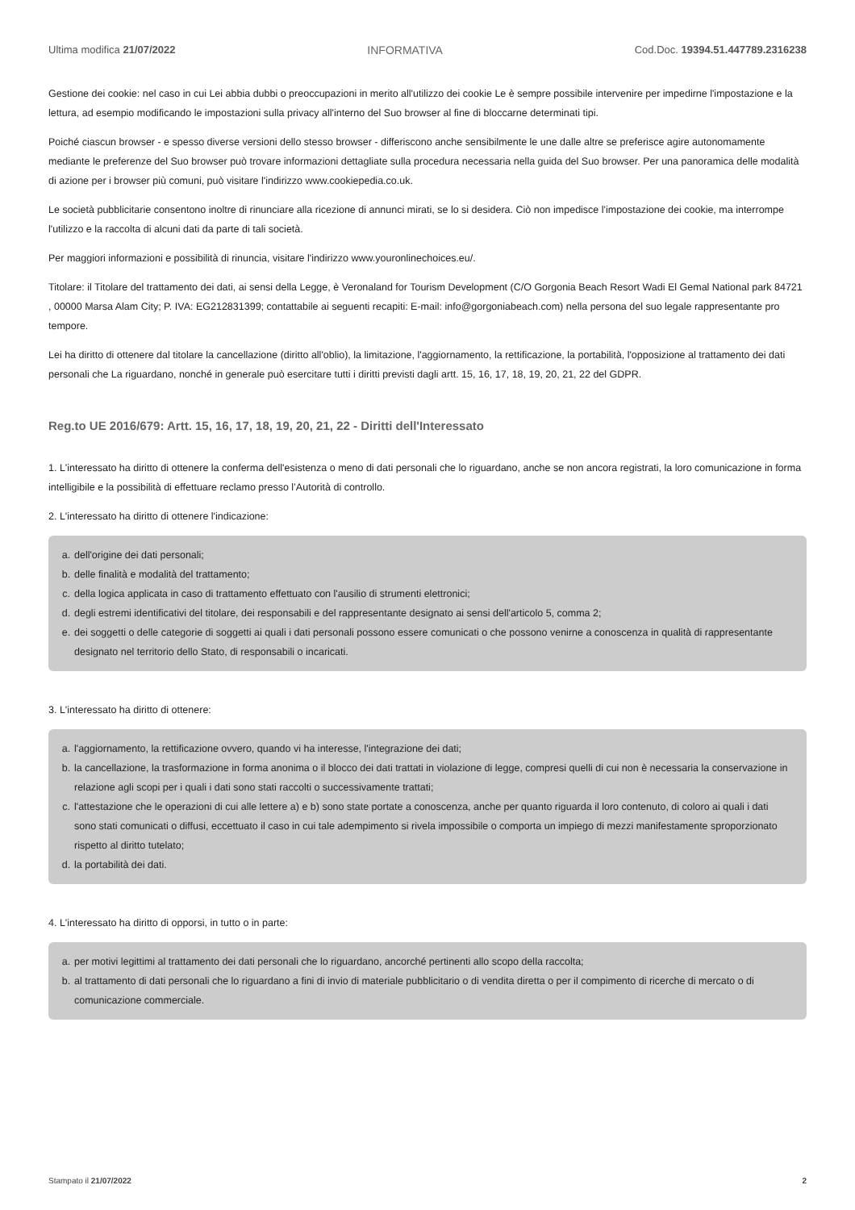Ultima modifica 21/07/2022 INFORMATIVA Cod.Doc. 19394.51.447789.2316238
Gestione dei cookie: nel caso in cui Lei abbia dubbi o preoccupazioni in merito all'utilizzo dei cookie Le è sempre possibile intervenire per impedirne l'impostazione e la lettura, ad esempio modificando le impostazioni sulla privacy all'interno del Suo browser al fine di bloccarne determinati tipi.
Poiché ciascun browser - e spesso diverse versioni dello stesso browser - differiscono anche sensibilmente le une dalle altre se preferisce agire autonomamente mediante le preferenze del Suo browser può trovare informazioni dettagliate sulla procedura necessaria nella guida del Suo browser. Per una panoramica delle modalità di azione per i browser più comuni, può visitare l'indirizzo www.cookiepedia.co.uk.
Le società pubblicitarie consentono inoltre di rinunciare alla ricezione di annunci mirati, se lo si desidera. Ciò non impedisce l'impostazione dei cookie, ma interrompe l'utilizzo e la raccolta di alcuni dati da parte di tali società.
Per maggiori informazioni e possibilità di rinuncia, visitare l'indirizzo www.youronlinechoices.eu/.
Titolare: il Titolare del trattamento dei dati, ai sensi della Legge, è Veronaland for Tourism Development (C/O Gorgonia Beach Resort Wadi El Gemal National park 84721 , 00000 Marsa Alam City; P. IVA: EG212831399; contattabile ai seguenti recapiti: E-mail: info@gorgoniabeach.com) nella persona del suo legale rappresentante pro tempore.
Lei ha diritto di ottenere dal titolare la cancellazione (diritto all'oblio), la limitazione, l'aggiornamento, la rettificazione, la portabilità, l'opposizione al trattamento dei dati personali che La riguardano, nonché in generale può esercitare tutti i diritti previsti dagli artt. 15, 16, 17, 18, 19, 20, 21, 22 del GDPR.
Reg.to UE 2016/679: Artt. 15, 16, 17, 18, 19, 20, 21, 22 - Diritti dell'Interessato
1. L'interessato ha diritto di ottenere la conferma dell'esistenza o meno di dati personali che lo riguardano, anche se non ancora registrati, la loro comunicazione in forma intelligibile e la possibilità di effettuare reclamo presso l’Autorità di controllo.
2. L'interessato ha diritto di ottenere l'indicazione:
a. dell'origine dei dati personali;
b. delle finalità e modalità del trattamento;
c. della logica applicata in caso di trattamento effettuato con l'ausilio di strumenti elettronici;
d. degli estremi identificativi del titolare, dei responsabili e del rappresentante designato ai sensi dell'articolo 5, comma 2;
e. dei soggetti o delle categorie di soggetti ai quali i dati personali possono essere comunicati o che possono venirne a conoscenza in qualità di rappresentante designato nel territorio dello Stato, di responsabili o incaricati.
3. L'interessato ha diritto di ottenere:
a. l'aggiornamento, la rettificazione ovvero, quando vi ha interesse, l'integrazione dei dati;
b. la cancellazione, la trasformazione in forma anonima o il blocco dei dati trattati in violazione di legge, compresi quelli di cui non è necessaria la conservazione in relazione agli scopi per i quali i dati sono stati raccolti o successivamente trattati;
c. l'attestazione che le operazioni di cui alle lettere a) e b) sono state portate a conoscenza, anche per quanto riguarda il loro contenuto, di coloro ai quali i dati sono stati comunicati o diffusi, eccettuato il caso in cui tale adempimento si rivela impossibile o comporta un impiego di mezzi manifestamente sproporzionato rispetto al diritto tutelato;
d. la portabilità dei dati.
4. L'interessato ha diritto di opporsi, in tutto o in parte:
a. per motivi legittimi al trattamento dei dati personali che lo riguardano, ancorché pertinenti allo scopo della raccolta;
b. al trattamento di dati personali che lo riguardano a fini di invio di materiale pubblicitario o di vendita diretta o per il compimento di ricerche di mercato o di comunicazione commerciale.
Stampato il 21/07/2022 2